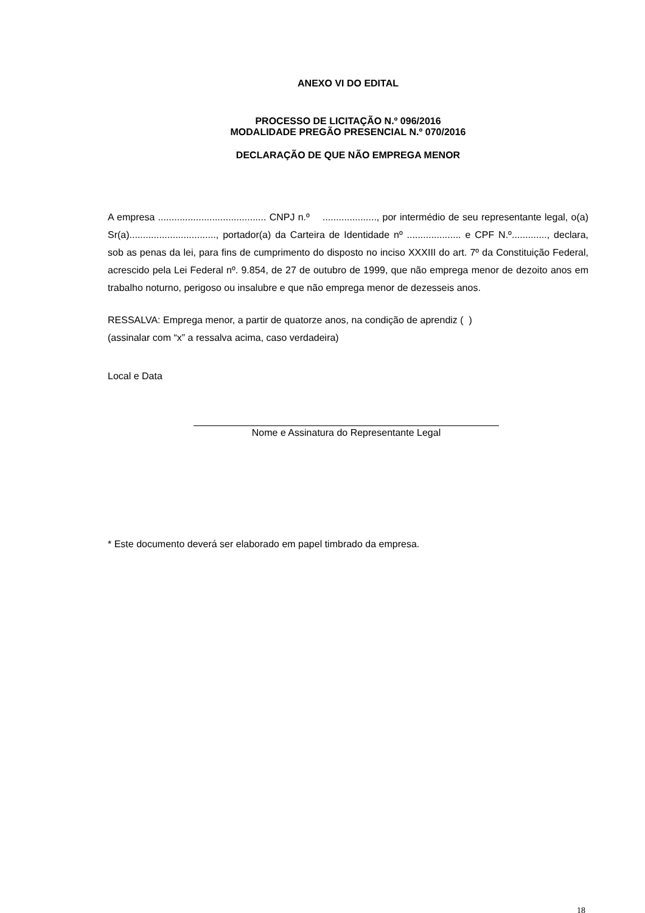ANEXO VI DO EDITAL
PROCESSO DE LICITAÇÃO N.º 096/2016
MODALIDADE PREGÃO PRESENCIAL N.º 070/2016
DECLARAÇÃO DE QUE NÃO EMPREGA MENOR
A empresa ........................................ CNPJ n.º ...................., por intermédio de seu representante legal, o(a) Sr(a)................................, portador(a) da Carteira de Identidade nº .................... e CPF N.º............., declara, sob as penas da lei, para fins de cumprimento do disposto no inciso XXXIII do art. 7º da Constituição Federal, acrescido pela Lei Federal nº. 9.854, de 27 de outubro de 1999, que não emprega menor de dezoito anos em trabalho noturno, perigoso ou insalubre e que não emprega menor de dezesseis anos.
RESSALVA: Emprega menor, a partir de quatorze anos, na condição de aprendiz ( )
(assinalar com “x” a ressalva acima, caso verdadeira)
Local e Data
Nome e Assinatura do Representante Legal
* Este documento deverá ser elaborado em papel timbrado da empresa.
18